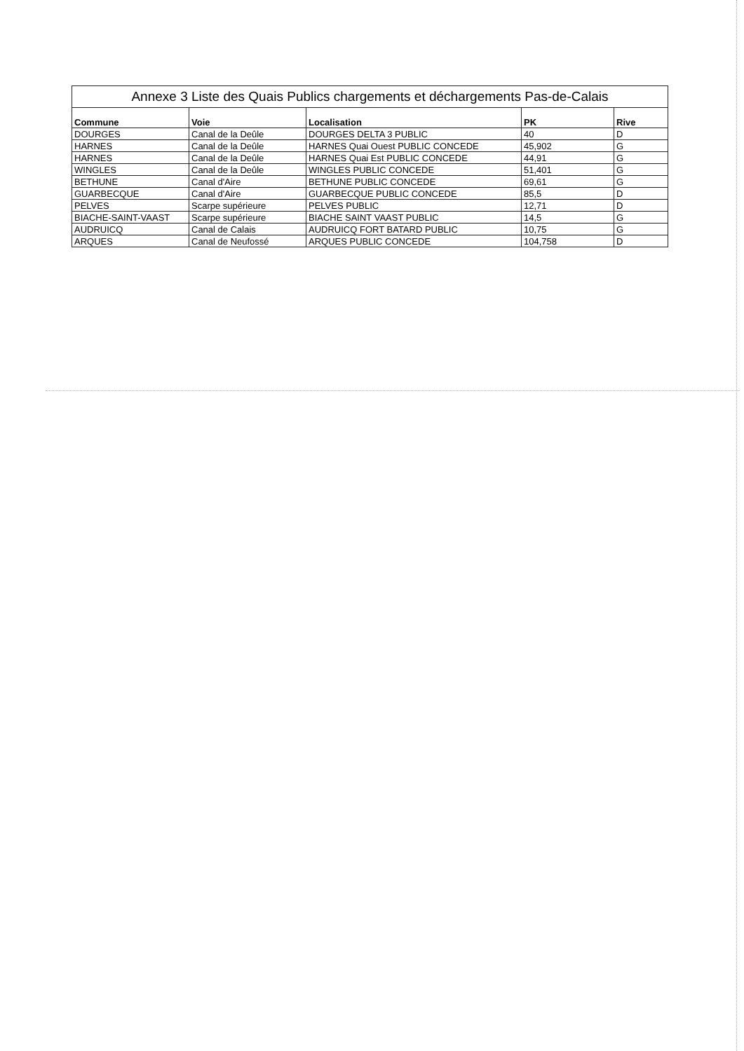| Annexe 3 Liste des Quais Publics chargements et déchargements Pas-de-Calais | | | | |
| --- | --- | --- | --- | --- |
| Commune | Voie | Localisation | PK | Rive |
| DOURGES | Canal de la Deûle | DOURGES DELTA 3 PUBLIC | 40 | D |
| HARNES | Canal de la Deûle | HARNES Quai Ouest PUBLIC CONCEDE | 45,902 | G |
| HARNES | Canal de la Deûle | HARNES Quai Est PUBLIC CONCEDE | 44,91 | G |
| WINGLES | Canal de la Deûle | WINGLES PUBLIC CONCEDE | 51,401 | G |
| BETHUNE | Canal d'Aire | BETHUNE PUBLIC CONCEDE | 69,61 | G |
| GUARBECQUE | Canal d'Aire | GUARBECQUE PUBLIC CONCEDE | 85,5 | D |
| PELVES | Scarpe supérieure | PELVES PUBLIC | 12,71 | D |
| BIACHE-SAINT-VAAST | Scarpe supérieure | BIACHE SAINT VAAST PUBLIC | 14,5 | G |
| AUDRUICQ | Canal de Calais | AUDRUICQ FORT BATARD PUBLIC | 10,75 | G |
| ARQUES | Canal de Neufossé | ARQUES PUBLIC CONCEDE | 104,758 | D |